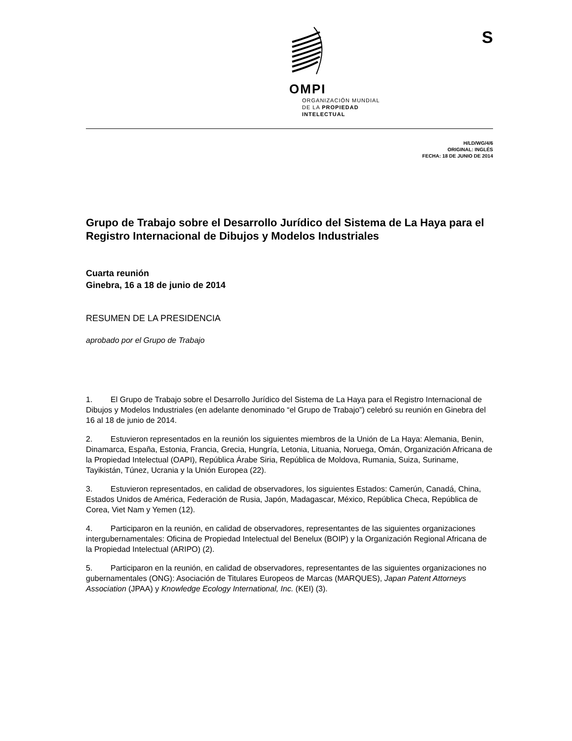OMPI
ORGANIZACIÓN MUNDIAL
DE LA PROPIEDAD
INTELECTUAL
S
H/LD/WG/4/6
ORIGINAL: INGLÉS
FECHA: 18 DE JUNIO DE 2014
Grupo de Trabajo sobre el Desarrollo Jurídico del Sistema de La Haya para el Registro Internacional de Dibujos y Modelos Industriales
Cuarta reunión
Ginebra, 16 a 18 de junio de 2014
RESUMEN DE LA PRESIDENCIA
aprobado por el Grupo de Trabajo
1. El Grupo de Trabajo sobre el Desarrollo Jurídico del Sistema de La Haya para el Registro Internacional de Dibujos y Modelos Industriales (en adelante denominado “el Grupo de Trabajo”) celebró su reunión en Ginebra del 16 al 18 de junio de 2014.
2. Estuvieron representados en la reunión los siguientes miembros de la Unión de La Haya: Alemania, Benin, Dinamarca, España, Estonia, Francia, Grecia, Hungría, Letonia, Lituania, Noruega, Omán, Organización Africana de la Propiedad Intelectual (OAPI), República Árabe Siria, República de Moldova, Rumania, Suiza, Suriname, Tayikistán, Túnez, Ucrania y la Unión Europea (22).
3. Estuvieron representados, en calidad de observadores, los siguientes Estados: Camerún, Canadá, China, Estados Unidos de América, Federación de Rusia, Japón, Madagascar, México, República Checa, República de Corea, Viet Nam y Yemen (12).
4. Participaron en la reunión, en calidad de observadores, representantes de las siguientes organizaciones intergubernamentales: Oficina de Propiedad Intelectual del Benelux (BOIP) y la Organización Regional Africana de la Propiedad Intelectual (ARIPO) (2).
5. Participaron en la reunión, en calidad de observadores, representantes de las siguientes organizaciones no gubernamentales (ONG): Asociación de Titulares Europeos de Marcas (MARQUES), Japan Patent Attorneys Association (JPAA) y Knowledge Ecology International, Inc. (KEI) (3).